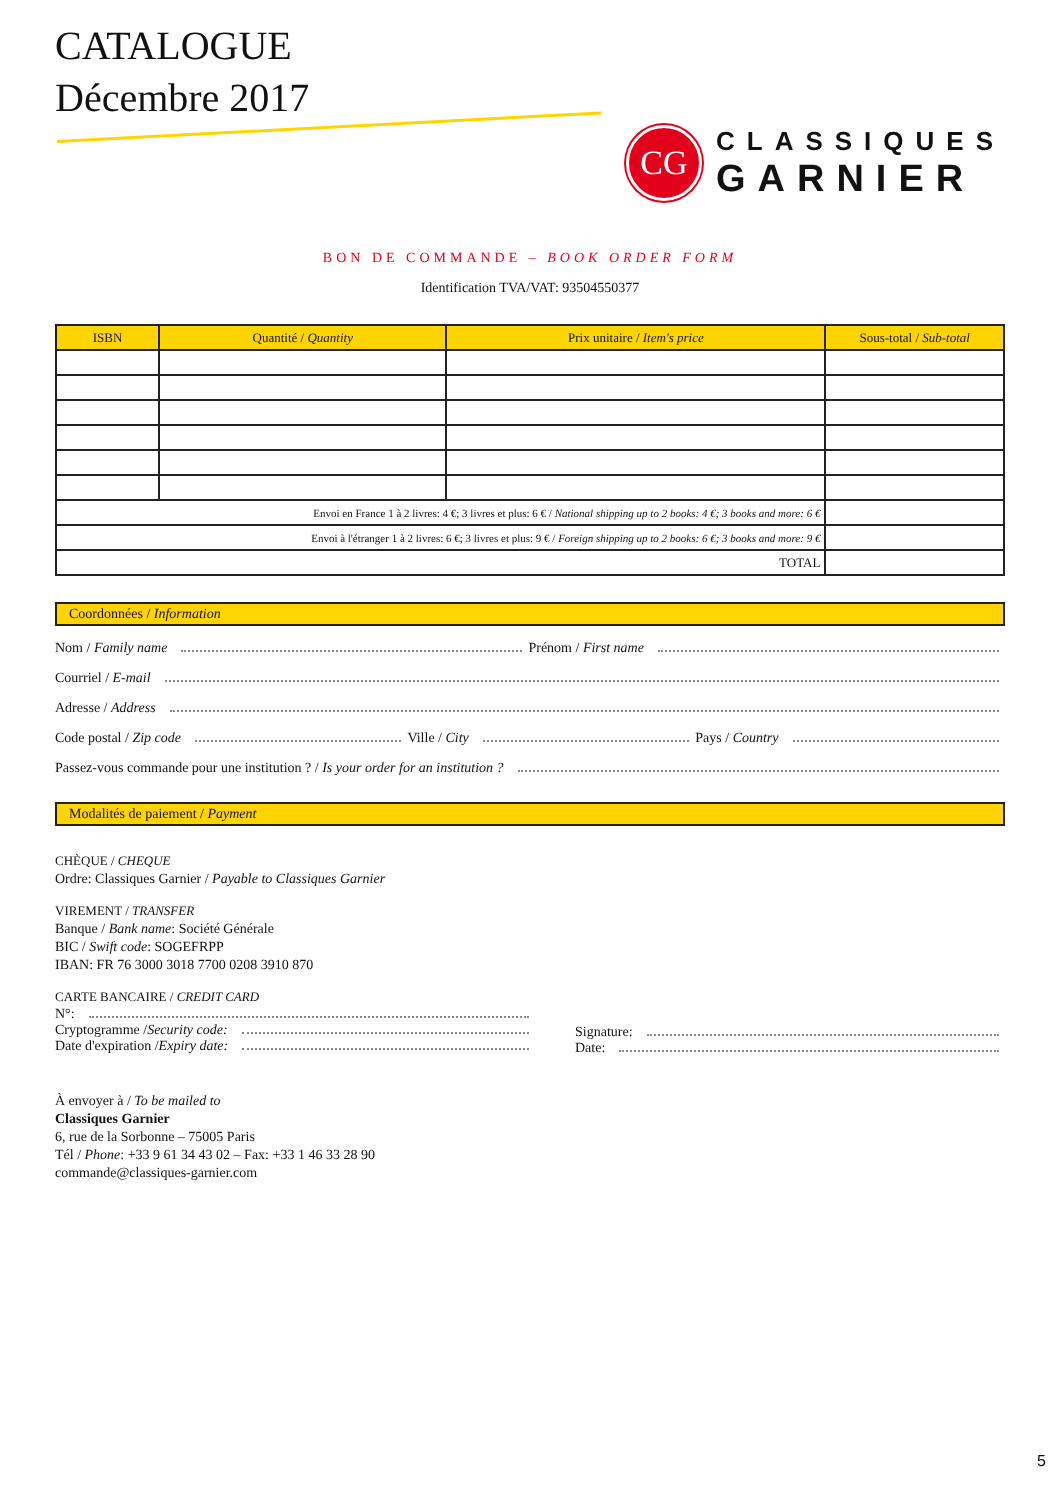CATALOGUE
Décembre 2017
CG
CLASSIQUES
GARNIER
BON DE COMMANDE – BOOK ORDER FORM
Identification TVA/VAT: 93504550377
| ISBN | Quantité / Quantity | Prix unitaire / Item's price | Sous-total / Sub-total |
| --- | --- | --- | --- |
| Envoi en France 1 à 2 livres: 4 €; 3 livres et plus: 6 € / National shipping up to 2 books: 4 €; 3 books and more: 6 € | | | |
| Envoi à l'étranger 1 à 2 livres: 6 €; 3 livres et plus: 9 € / Foreign shipping up to 2 books: 6 €; 3 books and more: 9 € | | | |
| TOTAL | | | |
Coordonnées / Information
Nom / Family name Prénom / First name
Courriel / E-mail
Adresse / Address
Code postal / Zip code Ville / City Pays / Country
Passez-vous commande pour une institution ? / Is your order for an institution ?
Modalités de paiement / Payment
CHÈQUE / CHEQUE
Ordre: Classiques Garnier / Payable to Classiques Garnier
VIREMENT / TRANSFER
Banque / Bank name: Société Générale
BIC / Swift code: SOGEFRPP
IBAN: FR 76 3000 3018 7700 0208 3910 870
CARTE BANCAIRE / CREDIT CARD
N°:
Cryptogramme / Security code:
Date d'expiration / Expiry date:
Signature:
Date:
À envoyer à / To be mailed to
Classiques Garnier
6, rue de la Sorbonne – 75005 Paris
Tél / Phone: +33 9 61 34 43 02 – Fax: +33 1 46 33 28 90
commande@classiques-garnier.com
5